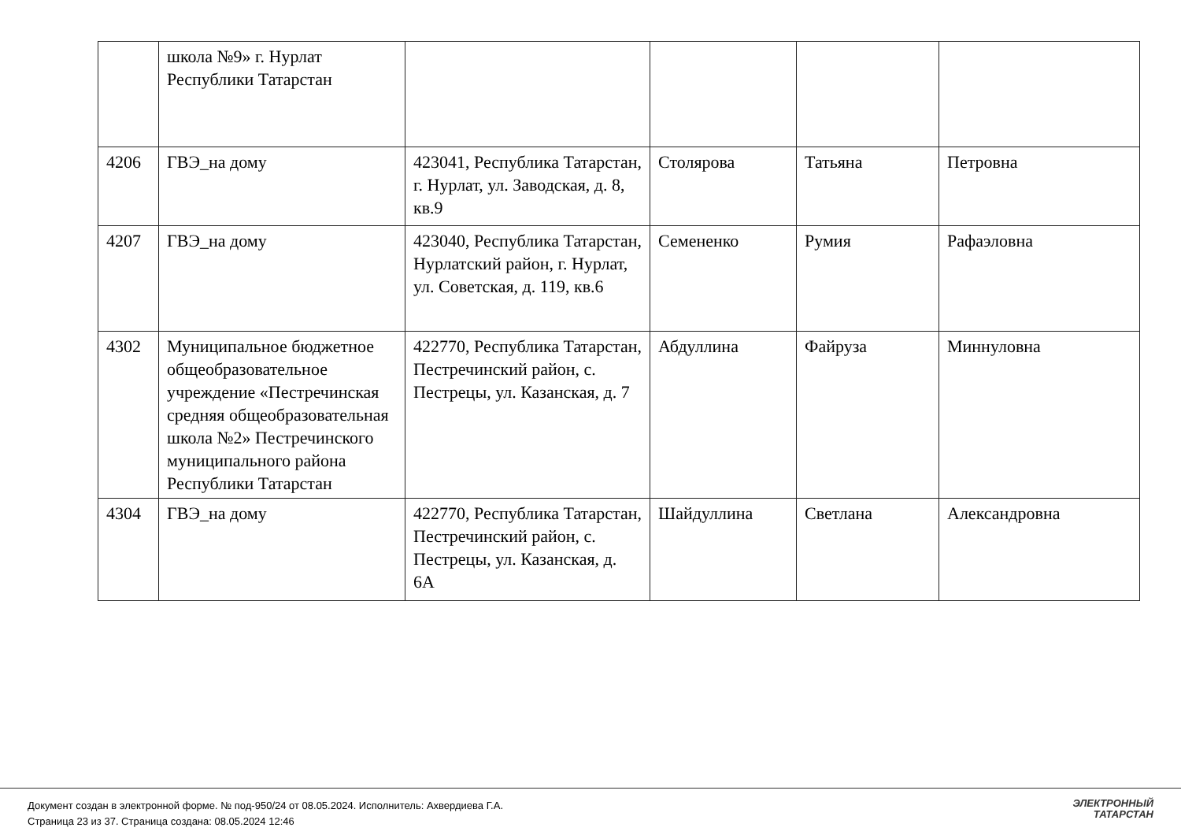| | школа №9» г. Нурлат Республики Татарстан | | | | |
| 4206 | ГВЭ_на дому | 423041, Республика Татарстан, г. Нурлат, ул. Заводская, д. 8, кв.9 | Столярова | Татьяна | Петровна |
| 4207 | ГВЭ_на дому | 423040, Республика Татарстан, Нурлатский район, г. Нурлат, ул. Советская, д. 119, кв.6 | Семененко | Румия | Рафаэловна |
| 4302 | Муниципальное бюджетное общеобразовательное учреждение «Пестречинская средняя общеобразовательная школа №2» Пестречинского муниципального района Республики Татарстан | 422770, Республика Татарстан, Пестречинский район, с. Пестрецы, ул. Казанская, д. 7 | Абдуллина | Файруза | Миннуловна |
| 4304 | ГВЭ_на дому | 422770, Республика Татарстан, Пестречинский район, с. Пестрецы, ул. Казанская, д. 6А | Шайдуллина | Светлана | Александровна |
Документ создан в электронной форме. № под-950/24 от 08.05.2024. Исполнитель: Ахвердиева Г.А.
Страница 23 из 37. Страница создана: 08.05.2024 12:46
ЭЛЕКТРОННЫЙ
ТАТАРСТАН